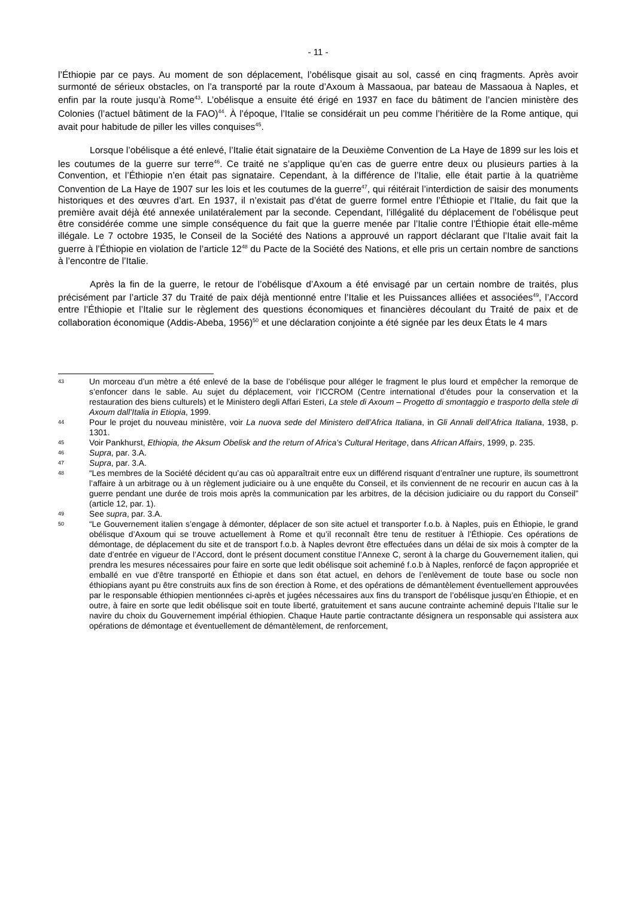- 11 -
l’Éthiopie par ce pays. Au moment de son déplacement, l’obélisque gisait au sol, cassé en cinq fragments. Après avoir surmonté de sérieux obstacles, on l’a transporté par la route d’Axoum à Massaoua, par bateau de Massaoua à Naples, et enfin par la route jusqu’à Rome<sup>43</sup>. L’obélisque a ensuite été érigé en 1937 en face du bâtiment de l’ancien ministère des Colonies (l’actuel bâtiment de la FAO)<sup>44</sup>. À l’époque, l’Italie se considérait un peu comme l’héritière de la Rome antique, qui avait pour habitude de piller les villes conquises<sup>45</sup>.
Lorsque l’obélisque a été enlevé, l’Italie était signataire de la Deuxième Convention de La Haye de 1899 sur les lois et les coutumes de la guerre sur terre<sup>46</sup>. Ce traité ne s’applique qu’en cas de guerre entre deux ou plusieurs parties à la Convention, et l’Éthiopie n’en était pas signataire. Cependant, à la différence de l’Italie, elle était partie à la quatrième Convention de La Haye de 1907 sur les lois et les coutumes de la guerre<sup>47</sup>, qui réitérait l’interdiction de saisir des monuments historiques et des œuvres d’art. En 1937, il n’existait pas d’état de guerre formel entre l’Éthiopie et l’Italie, du fait que la première avait déjà été annexée unilatéralement par la seconde. Cependant, l’illégalité du déplacement de l’obélisque peut être considérée comme une simple conséquence du fait que la guerre menée par l’Italie contre l’Éthiopie était elle-même illégale. Le 7 octobre 1935, le Conseil de la Société des Nations a approuvé un rapport déclarant que l’Italie avait fait la guerre à l’Éthiopie en violation de l’article 12<sup>48</sup> du Pacte de la Société des Nations, et elle pris un certain nombre de sanctions à l’encontre de l’Italie.
Après la fin de la guerre, le retour de l’obélisque d’Axoum a été envisagé par un certain nombre de traités, plus précisément par l’article 37 du Traité de paix déjà mentionné entre l’Italie et les Puissances alliées et associées<sup>49</sup>, l’Accord entre l’Éthiopie et l’Italie sur le règlement des questions économiques et financières découlant du Traité de paix et de collaboration économique (Addis-Abeba, 1956)<sup>50</sup> et une déclaration conjointe a été signée par les deux États le 4 mars
43 Un morceau d’un mètre a été enlevé de la base de l’obélisque pour alléger le fragment le plus lourd et empêcher la remorque de s’enfoncer dans le sable. Au sujet du déplacement, voir l’ICCROM (Centre international d’études pour la conservation et la restauration des biens culturels) et le Ministero degli Affari Esteri, La stele di Axoum – Progetto di smontaggio e trasporto della stele di Axoum dall’Italia in Etiopia, 1999.
44 Pour le projet du nouveau ministère, voir La nuova sede del Ministero dell’Africa Italiana, in Gli Annali dell’Africa Italiana, 1938, p. 1301.
45 Voir Pankhurst, Ethiopia, the Aksum Obelisk and the return of Africa’s Cultural Heritage, dans African Affairs, 1999, p. 235.
46 Supra, par. 3.A.
47 Supra, par. 3.A.
48 “Les membres de la Société décident qu’au cas où apparaîtrait entre eux un différend risquant d’entraîner une rupture, ils soumettront l’affaire à un arbitrage ou à un règlement judiciaire ou à une enquête du Conseil, et ils conviennent de ne recourir en aucun cas à la guerre pendant une durée de trois mois après la communication par les arbitres, de la décision judiciaire ou du rapport du Conseil” (article 12, par. 1).
49 See supra, par. 3.A.
50 “Le Gouvernement italien s’engage à démonter, déplacer de son site actuel et transporter f.o.b. à Naples, puis en Éthiopie, le grand obélisque d’Axoum qui se trouve actuellement à Rome et qu’il reconnaît être tenu de restituer à l’Éthiopie. Ces opérations de démontage, de déplacement du site et de transport f.o.b. à Naples devront être effectuées dans un délai de six mois à compter de la date d’entrée en vigueur de l’Accord, dont le présent document constitue l’Annexe C, seront à la charge du Gouvernement italien, qui prendra les mesures nécessaires pour faire en sorte que ledit obélisque soit acheminé f.o.b à Naples, renforcé de façon appropriée et emballé en vue d’être transporté en Éthiopie et dans son état actuel, en dehors de l’enlèvement de toute base ou socle non éthiopians ayant pu être construits aux fins de son érection à Rome, et des opérations de démantèlement éventuellement approuvées par le responsable éthiopien mentionnées ci-après et jugées nécessaires aux fins du transport de l’obélisque jusqu’en Éthiopie, et en outre, à faire en sorte que ledit obélisque soit en toute liberté, gratuitement et sans aucune contrainte acheminé depuis l’Italie sur le navire du choix du Gouvernement impérial éthiopien. Chaque Haute partie contractante désignera un responsable qui assistera aux opérations de démontage et éventuellement de démantèlement, de renforcement,